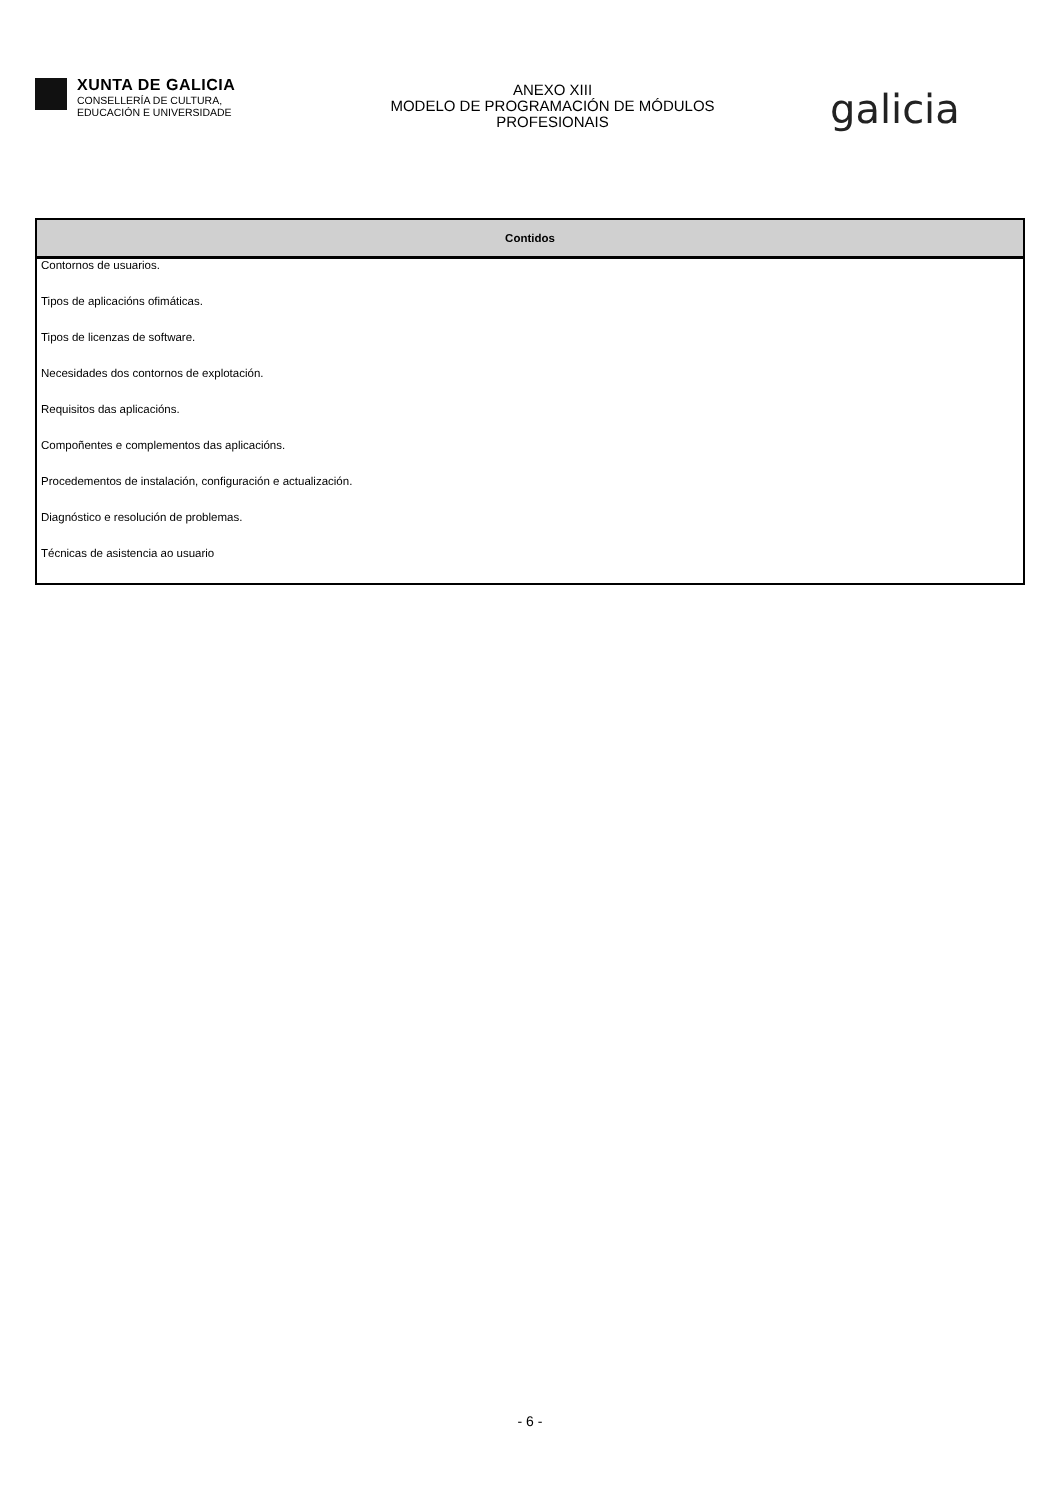XUNTA DE GALICIA
CONSELLERÍA DE CULTURA,
EDUCACIÓN E UNIVERSIDADE
ANEXO XIII
MODELO DE PROGRAMACIÓN DE MÓDULOS
PROFESIONAIS
galicia
| Contidos |
| --- |
| Contornos de usuarios. |
| Tipos de aplicacións ofimáticas. |
| Tipos de licenzas de software. |
| Necesidades dos contornos de explotación. |
| Requisitos das aplicacións. |
| Compoñentes e complementos das aplicacións. |
| Procedementos de instalación, configuración e actualización. |
| Diagnóstico e resolución de problemas. |
| Técnicas de asistencia ao usuario |
- 6 -